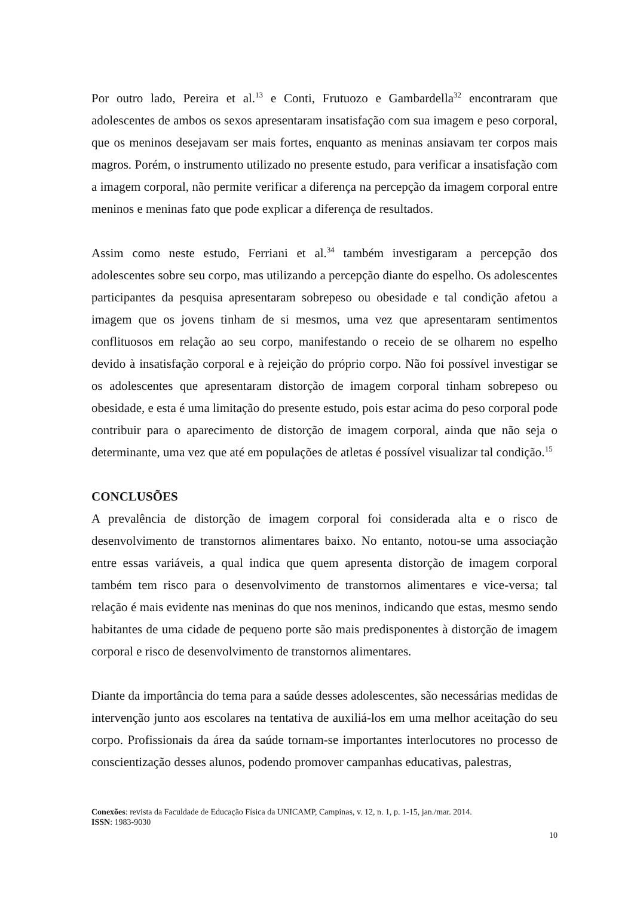Por outro lado, Pereira et al.<sup>13</sup> e Conti, Frutuozo e Gambardella<sup>32</sup> encontraram que adolescentes de ambos os sexos apresentaram insatisfação com sua imagem e peso corporal, que os meninos desejavam ser mais fortes, enquanto as meninas ansiavam ter corpos mais magros. Porém, o instrumento utilizado no presente estudo, para verificar a insatisfação com a imagem corporal, não permite verificar a diferença na percepção da imagem corporal entre meninos e meninas fato que pode explicar a diferença de resultados.
Assim como neste estudo, Ferriani et al.<sup>34</sup> também investigaram a percepção dos adolescentes sobre seu corpo, mas utilizando a percepção diante do espelho. Os adolescentes participantes da pesquisa apresentaram sobrepeso ou obesidade e tal condição afetou a imagem que os jovens tinham de si mesmos, uma vez que apresentaram sentimentos conflituosos em relação ao seu corpo, manifestando o receio de se olharem no espelho devido à insatisfação corporal e à rejeição do próprio corpo. Não foi possível investigar se os adolescentes que apresentaram distorção de imagem corporal tinham sobrepeso ou obesidade, e esta é uma limitação do presente estudo, pois estar acima do peso corporal pode contribuir para o aparecimento de distorção de imagem corporal, ainda que não seja o determinante, uma vez que até em populações de atletas é possível visualizar tal condição.<sup>15</sup>
CONCLUSÕES
A prevalência de distorção de imagem corporal foi considerada alta e o risco de desenvolvimento de transtornos alimentares baixo. No entanto, notou-se uma associação entre essas variáveis, a qual indica que quem apresenta distorção de imagem corporal também tem risco para o desenvolvimento de transtornos alimentares e vice-versa; tal relação é mais evidente nas meninas do que nos meninos, indicando que estas, mesmo sendo habitantes de uma cidade de pequeno porte são mais predisponentes à distorção de imagem corporal e risco de desenvolvimento de transtornos alimentares.
Diante da importância do tema para a saúde desses adolescentes, são necessárias medidas de intervenção junto aos escolares na tentativa de auxiliá-los em uma melhor aceitação do seu corpo. Profissionais da área da saúde tornam-se importantes interlocutores no processo de conscientização desses alunos, podendo promover campanhas educativas, palestras,
Conexões: revista da Faculdade de Educação Física da UNICAMP, Campinas, v. 12, n. 1, p. 1-15, jan./mar. 2014.
ISSN: 1983-9030
10